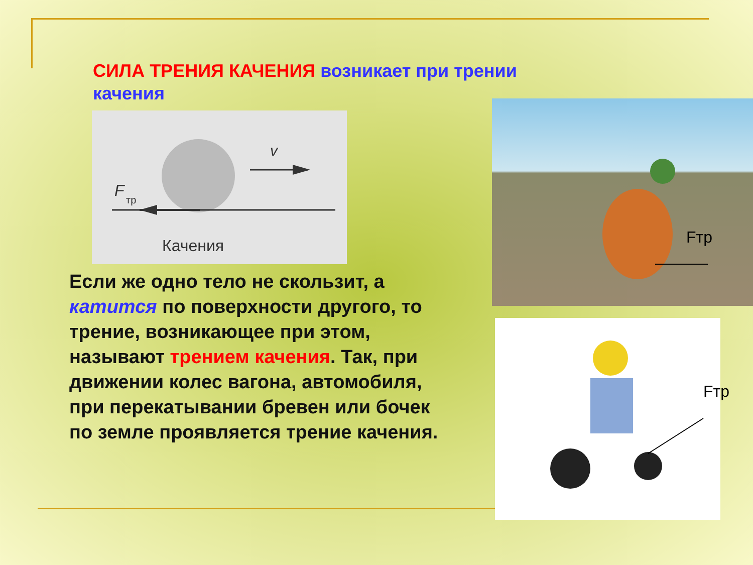СИЛА ТРЕНИЯ КАЧЕНИЯ возникает при трении качения
v
F
тр
Качения
Если же одно тело не скользит, а катится по поверхности другого, то трение, возникающее при этом, называют трением качения. Так, при движении колес вагона, автомобиля, при перекатывании бревен или бочек по земле проявляется трение качения.
Fтр
Fтр